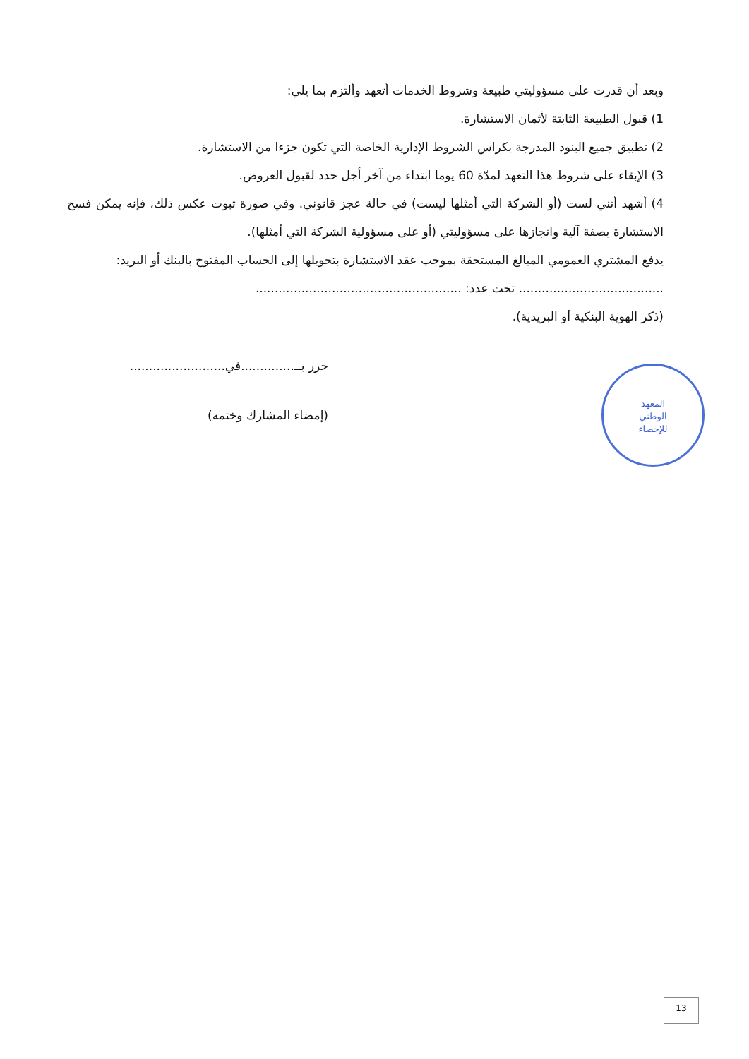وبعد أن قدرت على مسؤوليتي طبيعة وشروط الخدمات أتعهد وألتزم بما يلي:
1) قبول الطبيعة الثابتة لأثمان الاستشارة.
2) تطبيق جميع البنود المدرجة بكراس الشروط الإدارية الخاصة التي تكون جزءا من الاستشارة.
3) الإبقاء على شروط هذا التعهد لمدّة 60 يوما ابتداء من آخر أجل حدد لقبول العروض.
4) أشهد أنني لست (أو الشركة التي أمثلها ليست) في حالة عجز قانوني. وفي صورة ثبوت عكس ذلك، فإنه يمكن فسخ الاستشارة بصفة آلية وانجازها على مسؤوليتي (أو على مسؤولية الشركة التي أمثلها).
يدفع المشتري العمومي المبالغ المستحقة بموجب عقد الاستشارة بتحويلها إلى الحساب المفتوح بالبنك أو البريد:
...................................... تحت عدد: ......................................................
(ذكر الهوية البنكية أو البريدية).
حرر بــ..............في.........................
(إمضاء المشارك وختمه)
المعهد
الوطني
للإحصاء
13